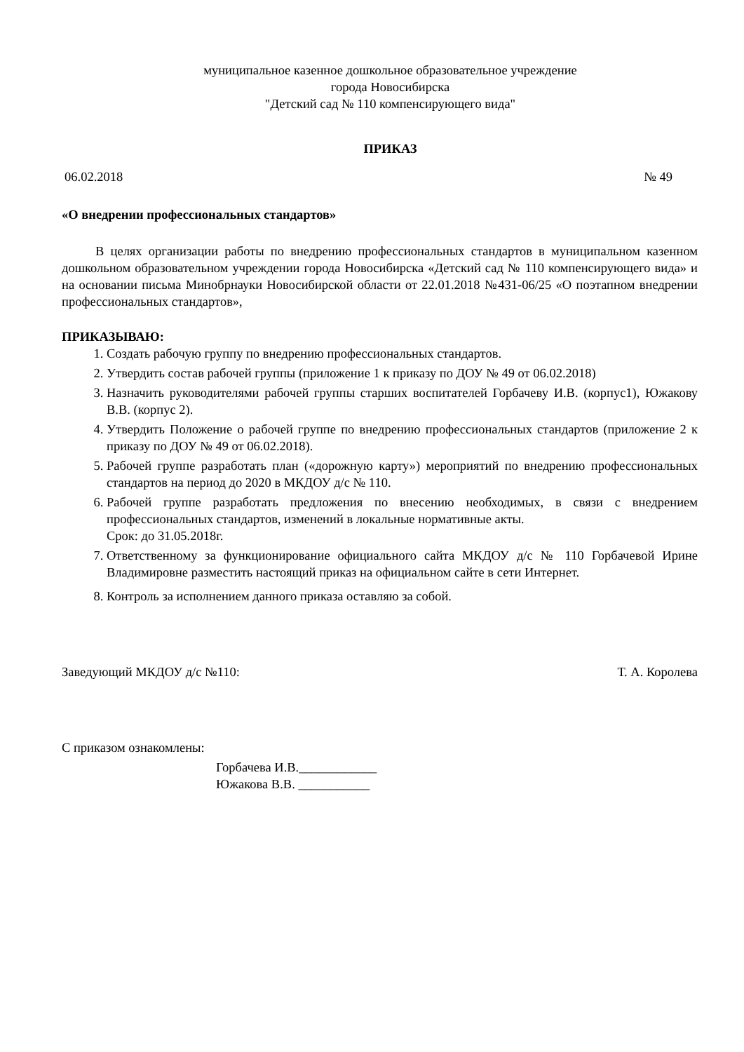муниципальное казенное дошкольное образовательное учреждение
города Новосибирска
"Детский сад № 110 компенсирующего вида"
ПРИКАЗ
06.02.2018 № 49
«О внедрении профессиональных стандартов»
В целях организации работы по внедрению профессиональных стандартов в муниципальном казенном дошкольном образовательном учреждении города Новосибирска «Детский сад № 110 компенсирующего вида» и на основании письма Минобрнауки Новосибирской области от 22.01.2018 №431-06/25 «О поэтапном внедрении профессиональных стандартов»,
ПРИКАЗЫВАЮ:
1. Создать рабочую группу по внедрению профессиональных стандартов.
2. Утвердить состав рабочей группы (приложение 1 к приказу по ДОУ № 49 от 06.02.2018)
3. Назначить руководителями рабочей группы старших воспитателей Горбачеву И.В. (корпус1), Южакову В.В. (корпус 2).
4. Утвердить Положение о рабочей группе по внедрению профессиональных стандартов (приложение 2 к приказу по ДОУ № 49 от 06.02.2018).
5. Рабочей группе разработать план («дорожную карту») мероприятий по внедрению профессиональных стандартов на период до 2020 в МКДОУ д/с № 110.
6. Рабочей группе разработать предложения по внесению необходимых, в связи с внедрением профессиональных стандартов, изменений в локальные нормативные акты.
Срок: до 31.05.2018г.
7. Ответственному за функционирование официального сайта МКДОУ д/с № 110 Горбачевой Ирине Владимировне разместить настоящий приказ на официальном сайте в сети Интернет.
8. Контроль за исполнением данного приказа оставляю за собой.
Заведующий МКДОУ д/с №110: Т. А. Королева
С приказом ознакомлены:
Горбачева И.В.____________
Южакова В.В. ___________